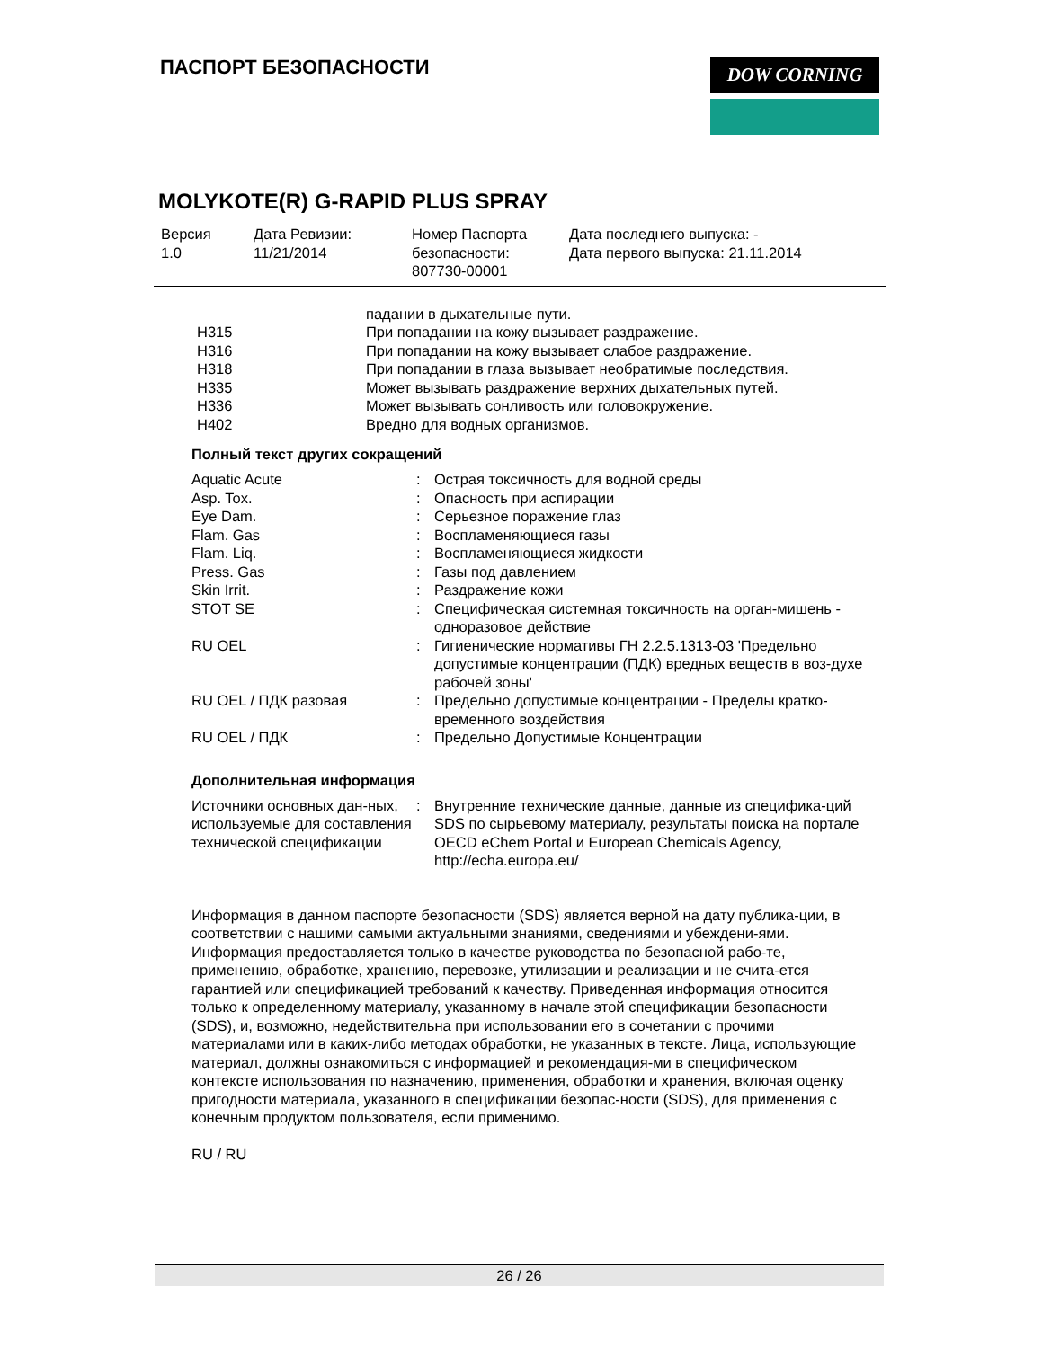ПАСПОРТ БЕЗОПАСНОСТИ DOW CORNING
MOLYKOTE(R) G-RAPID PLUS SPRAY
| Версия 1.0 | Дата Ревизии: 11/21/2014 | Номер Паспорта безопасности: 807730-00001 | Дата последнего выпуска: - Дата первого выпуска: 21.11.2014 |
| | падании в дыхательные пути. |
| H315 | При попадании на кожу вызывает раздражение. |
| H316 | При попадании на кожу вызывает слабое раздражение. |
| H318 | При попадании в глаза вызывает необратимые последствия. |
| H335 | Может вызывать раздражение верхних дыхательных путей. |
| H336 | Может вызывать сонливость или головокружение. |
| H402 | Вредно для водных организмов. |
Полный текст других сокращений
| Aquatic Acute | : | Острая токсичность для водной среды |
| Asp. Tox. | : | Опасность при аспирации |
| Eye Dam. | : | Серьезное поражение глаз |
| Flam. Gas | : | Воспламеняющиеся газы |
| Flam. Liq. | : | Воспламеняющиеся жидкости |
| Press. Gas | : | Газы под давлением |
| Skin Irrit. | : | Раздражение кожи |
| STOT SE | : | Специфическая системная токсичность на орган-мишень - одноразовое действие |
| RU OEL | : | Гигиенические нормативы ГН 2.2.5.1313-03 'Предельно допустимые концентрации (ПДК) вредных веществ в воз-духе рабочей зоны' |
| RU OEL / ПДК разовая | : | Предельно допустимые концентрации - Пределы кратко-временного воздействия |
| RU OEL / ПДК | : | Предельно Допустимые Концентрации |
Дополнительная информация
| Источники основных дан-ных, используемые для составления технической спецификации | : | Внутренние технические данные, данные из специфика-ций SDS по сырьевому материалу, результаты поиска на портале OECD eChem Portal и European Chemicals Agency, http://echa.europa.eu/ |
Информация в данном паспорте безопасности (SDS) является верной на дату публика-ции, в соответствии с нашими самыми актуальными знаниями, сведениями и убеждени-ями. Информация предоставляется только в качестве руководства по безопасной рабо-те, применению, обработке, хранению, перевозке, утилизации и реализации и не счита-ется гарантией или спецификацией требований к качеству. Приведенная информация относится только к определенному материалу, указанному в начале этой спецификации безопасности (SDS), и, возможно, недействительна при использовании его в сочетании с прочими материалами или в каких-либо методах обработки, не указанных в тексте. Лица, использующие материал, должны ознакомиться с информацией и рекомендация-ми в специфическом контексте использования по назначению, применения, обработки и хранения, включая оценку пригодности материала, указанного в спецификации безопас-ности (SDS), для применения с конечным продуктом пользователя, если применимо.
RU / RU
26 / 26